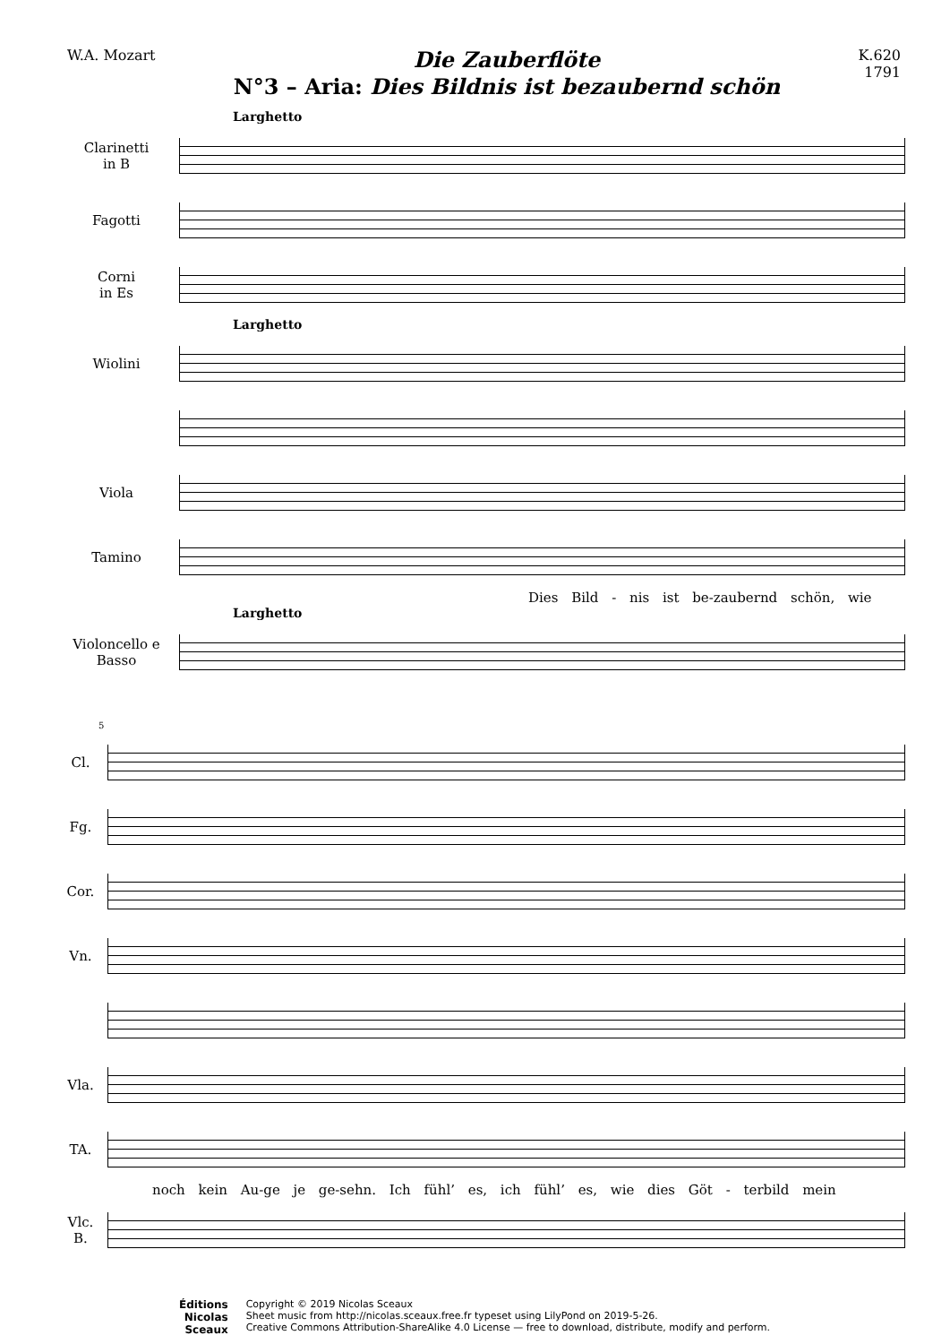W.A. Mozart
Die Zauberflöte
N°3 – Aria: Dies Bildnis ist bezaubernd schön
K.620
1791
Larghetto
Clarinetti
in B
Fagotti
Corni
in Es
Larghetto
Wiolini
Viola
Tamino
Dies Bild - nis ist be-zaubernd schön, wie
Larghetto
Violoncello e
Basso
5
Cl.
Fg.
Cor.
Vn.
Vla.
TA.
noch kein Au-ge je ge-sehn. Ich fühl’ es, ich fühl’ es, wie dies Göt - terbild mein
Vlc.
B.
Éditions
Nicolas
Sceaux
Copyright © 2019 Nicolas Sceaux
Sheet music from http://nicolas.sceaux.free.fr typeset using LilyPond on 2019-5-26.
Creative Commons Attribution-ShareAlike 4.0 License — free to download, distribute, modify and perform.